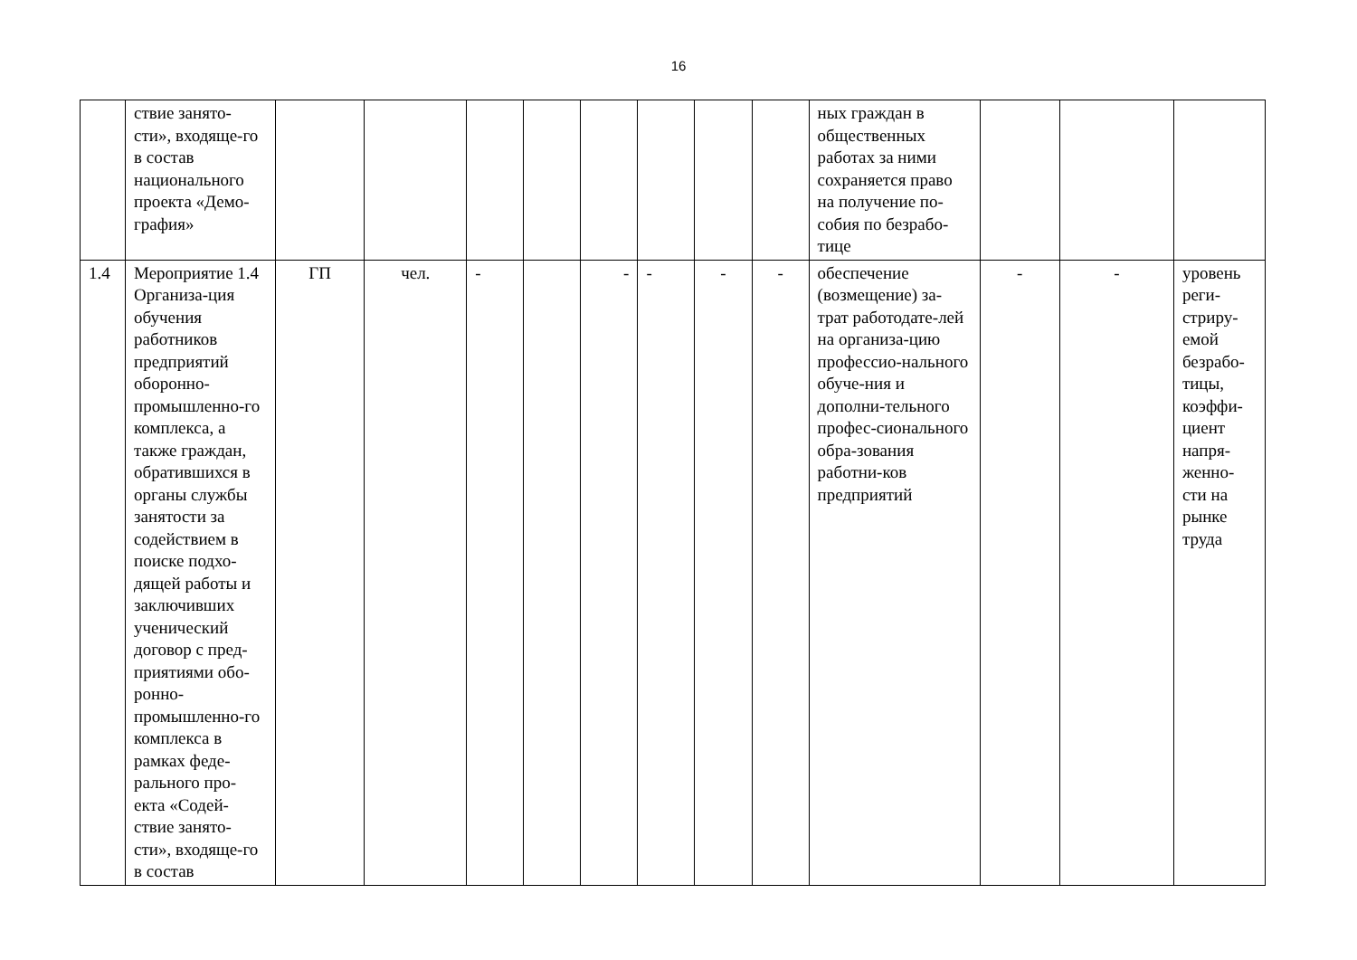16
| | ствие занято-сти», входяще-го в состав национального проекта «Демо-графия» | | | | | | | | | ных граждан в общественных работах за ними сохраняется право на получение по-собия по безрабо-тице | | | |
| 1.4 | Мероприятие 1.4 Организа-ция обучения работников предприятий оборонно-промышленно-го комплекса, а также граждан, обратившихся в органы службы занятости за содействием в поиске подхо-дящей работы и заключивших ученический договор с пред-приятиями обо-ронно-промышленно-го комплекса в рамках феде-рального про-екта «Содей-ствие занято-сти», входяще-го в состав | ГП | чел. | - | | - | - | - | - | обеспечение (возмещение) за-трат работодате-лей на организа-цию профессио-нального обуче-ния и дополни-тельного профес-сионального обра-зования работни-ков предприятий | - | - | уровень реги-стриру-емой безрабо-тицы, коэффи-циент напря-женно-сти на рынке труда |